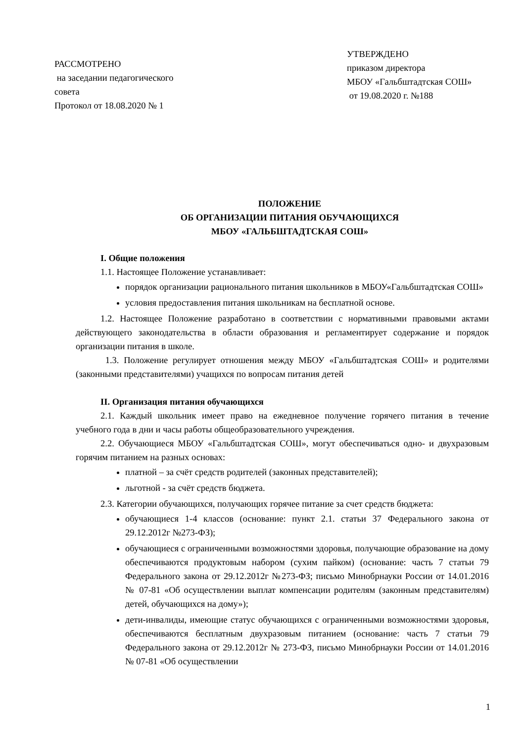РАССМОТРЕНО
на заседании педагогического
совета
Протокол от 18.08.2020 № 1
УТВЕРЖДЕНО
приказом директора
МБОУ «Гальбштадтская СОШ»
от 19.08.2020 г. №188
ПОЛОЖЕНИЕ
ОБ ОРГАНИЗАЦИИ ПИТАНИЯ ОБУЧАЮЩИХСЯ
МБОУ «ГАЛЬБШТАДТСКАЯ СОШ»
I. Общие положения
1.1. Настоящее Положение устанавливает:
порядок организации рационального питания школьников в МБОУ«Гальбштадтская СОШ»
условия предоставления питания школьникам на бесплатной основе.
1.2. Настоящее Положение разработано в соответствии с нормативными правовыми актами действующего законодательства в области образования и регламентирует содержание и порядок организации питания в школе.
1.3. Положение регулирует отношения между МБОУ «Гальбштадтская СОШ» и родителями (законными представителями) учащихся по вопросам питания детей
II. Организация питания обучающихся
2.1. Каждый школьник имеет право на ежедневное получение горячего питания в течение учебного года в дни и часы работы общеобразовательного учреждения.
2.2. Обучающиеся МБОУ «Гальбштадтская СОШ», могут обеспечиваться одно- и двухразовым горячим питанием на разных основах:
платной – за счёт средств родителей (законных представителей);
льготной - за счёт средств бюджета.
2.3. Категории обучающихся, получающих горячее питание за счет средств бюджета:
обучающиеся 1-4 классов (основание: пункт 2.1. статьи 37 Федерального закона от 29.12.2012г №273-ФЗ);
обучающиеся с ограниченными возможностями здоровья, получающие образование на дому обеспечиваются продуктовым набором (сухим пайком) (основание: часть 7 статьи 79 Федерального закона от 29.12.2012г №273-ФЗ; письмо Минобрнауки России от 14.01.2016 № 07-81 «Об осуществлении выплат компенсации родителям (законным представителям) детей, обучающихся на дому»);
дети-инвалиды, имеющие статус обучающихся с ограниченными возможностями здоровья, обеспечиваются бесплатным двухразовым питанием (основание: часть 7 статьи 79 Федерального закона от 29.12.2012г № 273-ФЗ, письмо Минобрнауки России от 14.01.2016 № 07-81 «Об осуществлении
1